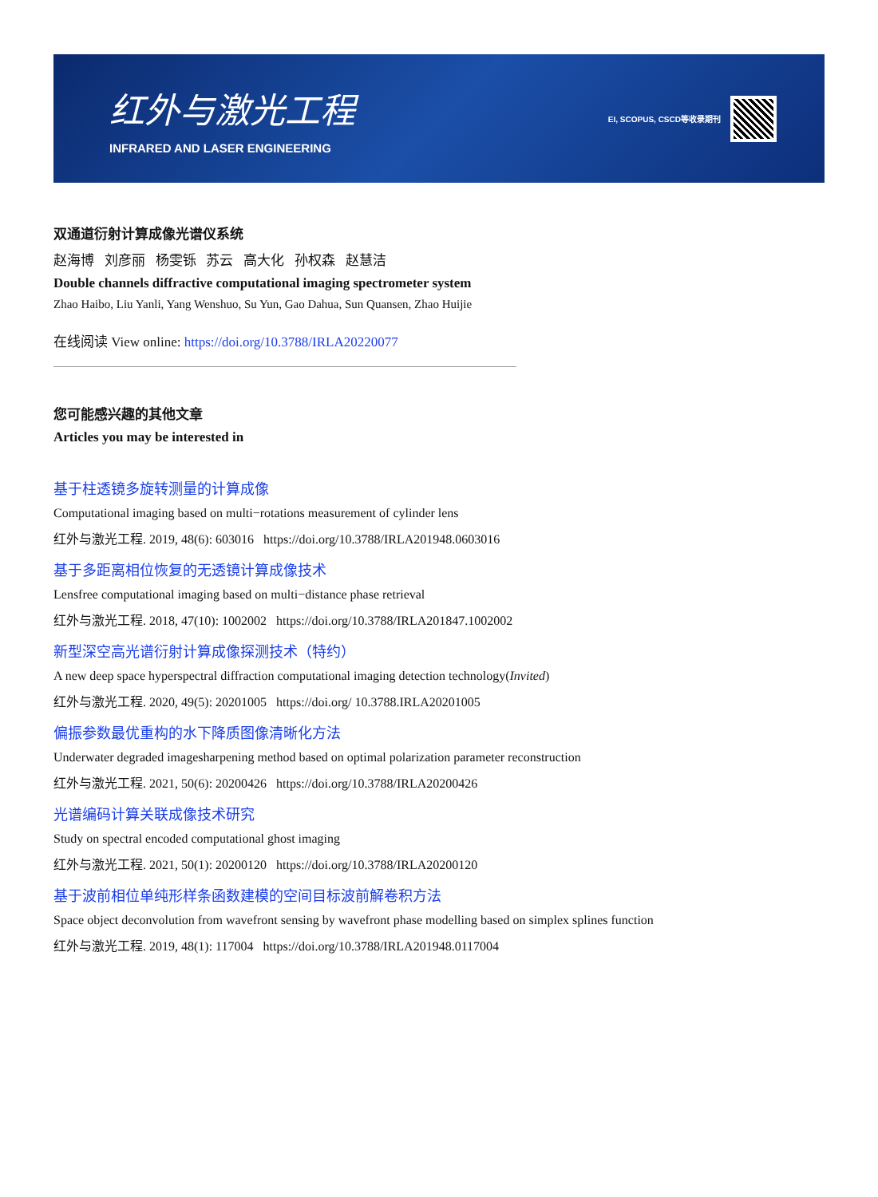红外与激光工程
INFRARED AND LASER ENGINEERING
EI, SCOPUS, CSCD等收录期刊
双通道衍射计算成像光谱仪系统
赵海博 刘彦丽 杨雯铄 苏云 高大化 孙权森 赵慧洁
Double channels diffractive computational imaging spectrometer system
Zhao Haibo, Liu Yanli, Yang Wenshuo, Su Yun, Gao Dahua, Sun Quansen, Zhao Huijie
在线阅读 View online: https://doi.org/10.3788/IRLA20220077
您可能感兴趣的其他文章
Articles you may be interested in
基于柱透镜多旋转测量的计算成像
Computational imaging based on multi−rotations measurement of cylinder lens
红外与激光工程. 2019, 48(6): 603016 https://doi.org/10.3788/IRLA201948.0603016
基于多距离相位恢复的无透镜计算成像技术
Lensfree computational imaging based on multi−distance phase retrieval
红外与激光工程. 2018, 47(10): 1002002 https://doi.org/10.3788/IRLA201847.1002002
新型深空高光谱衍射计算成像探测技术（特约）
A new deep space hyperspectral diffraction computational imaging detection technology(Invited)
红外与激光工程. 2020, 49(5): 20201005 https://doi.org/ 10.3788.IRLA20201005
偏振参数最优重构的水下降质图像清晰化方法
Underwater degraded imagesharpening method based on optimal polarization parameter reconstruction
红外与激光工程. 2021, 50(6): 20200426 https://doi.org/10.3788/IRLA20200426
光谱编码计算关联成像技术研究
Study on spectral encoded computational ghost imaging
红外与激光工程. 2021, 50(1): 20200120 https://doi.org/10.3788/IRLA20200120
基于波前相位单纯形样条函数建模的空间目标波前解卷积方法
Space object deconvolution from wavefront sensing by wavefront phase modelling based on simplex splines function
红外与激光工程. 2019, 48(1): 117004 https://doi.org/10.3788/IRLA201948.0117004